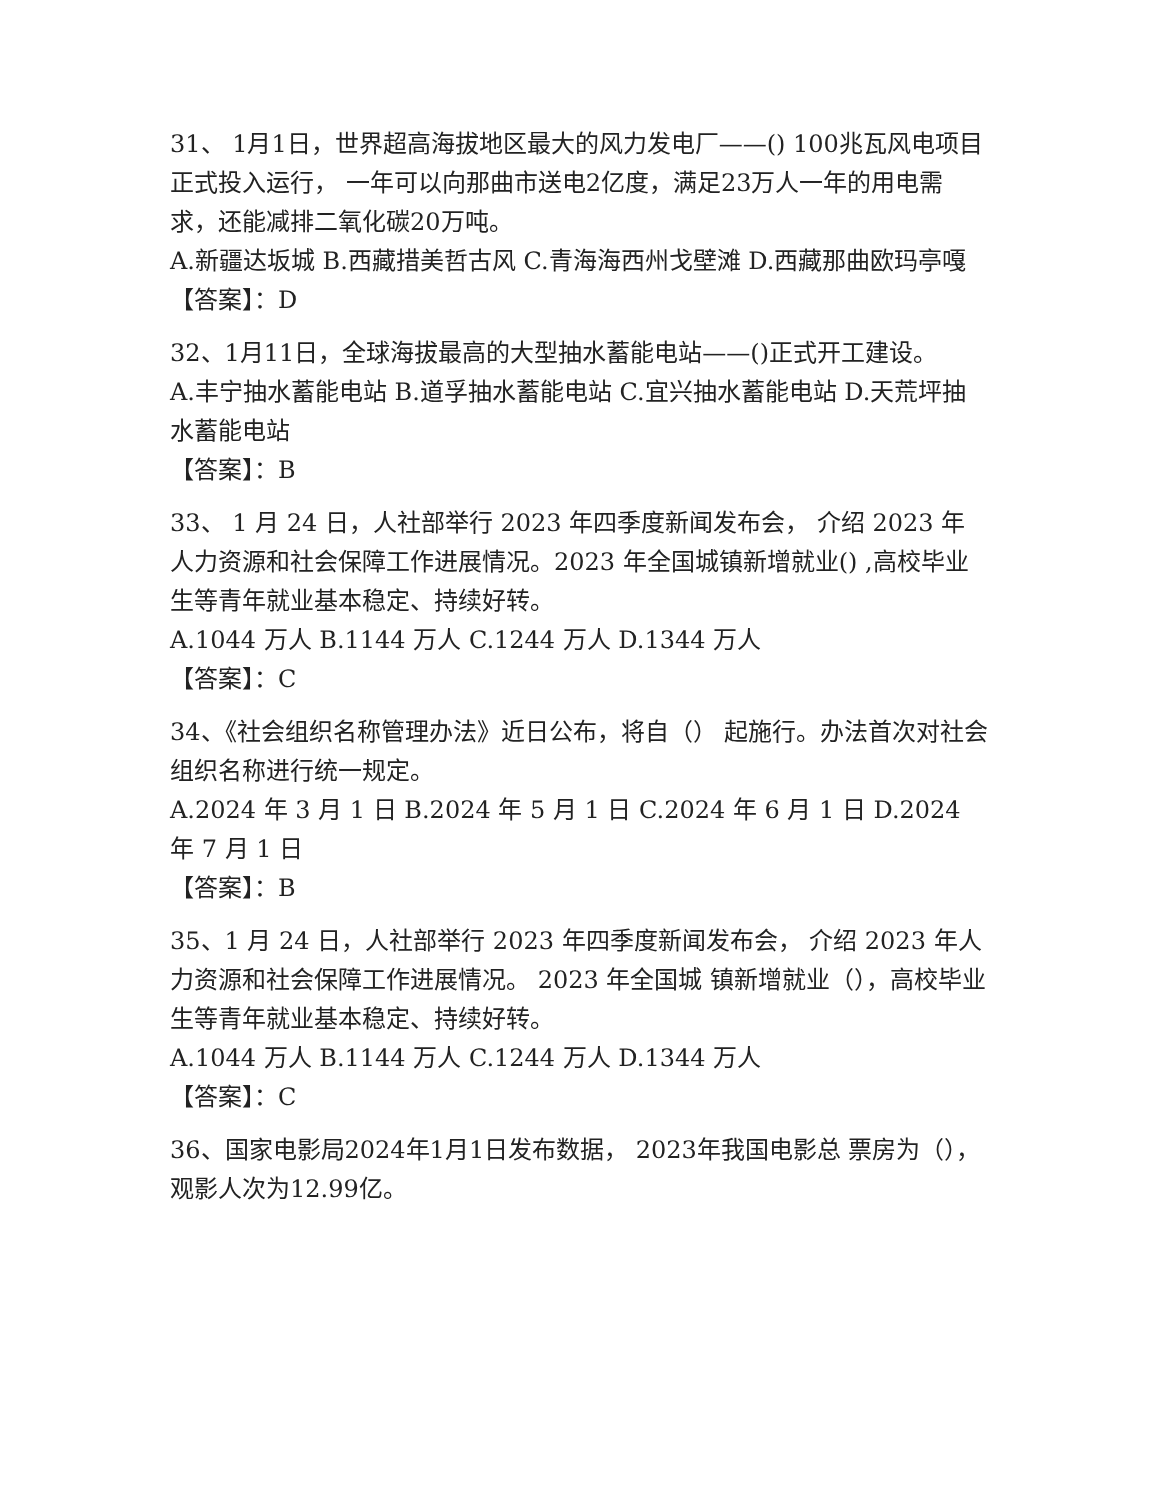31、 1月1日，世界超高海拔地区最大的风力发电厂——() 100兆瓦风电项目正式投入运行， 一年可以向那曲市送电2亿度，满足23万人一年的用电需求，还能减排二氧化碳20万吨。
A.新疆达坂城 B.西藏措美哲古风 C.青海海西州戈壁滩 D.西藏那曲欧玛亭嘎
【答案】：D
32、1月11日，全球海拔最高的大型抽水蓄能电站——()正式开工建设。
A.丰宁抽水蓄能电站 B.道孚抽水蓄能电站 C.宜兴抽水蓄能电站 D.天荒坪抽水蓄能电站
【答案】：B
33、 1 月 24 日，人社部举行 2023 年四季度新闻发布会， 介绍 2023 年人力资源和社会保障工作进展情况。2023 年全国城镇新增就业() ,高校毕业生等青年就业基本稳定、持续好转。
A.1044 万人 B.1144 万人 C.1244 万人 D.1344 万人
【答案】：C
34、《社会组织名称管理办法》近日公布，将自（） 起施行。办法首次对社会组织名称进行统一规定。
A.2024 年 3 月 1 日 B.2024 年 5 月 1 日 C.2024 年 6 月 1 日 D.2024 年 7 月 1 日
【答案】：B
35、1 月 24 日，人社部举行 2023 年四季度新闻发布会， 介绍 2023 年人力资源和社会保障工作进展情况。 2023 年全国城 镇新增就业（），高校毕业生等青年就业基本稳定、持续好转。
A.1044 万人 B.1144 万人 C.1244 万人 D.1344 万人
【答案】：C
36、国家电影局2024年1月1日发布数据， 2023年我国电影总 票房为（），观影人次为12.99亿。